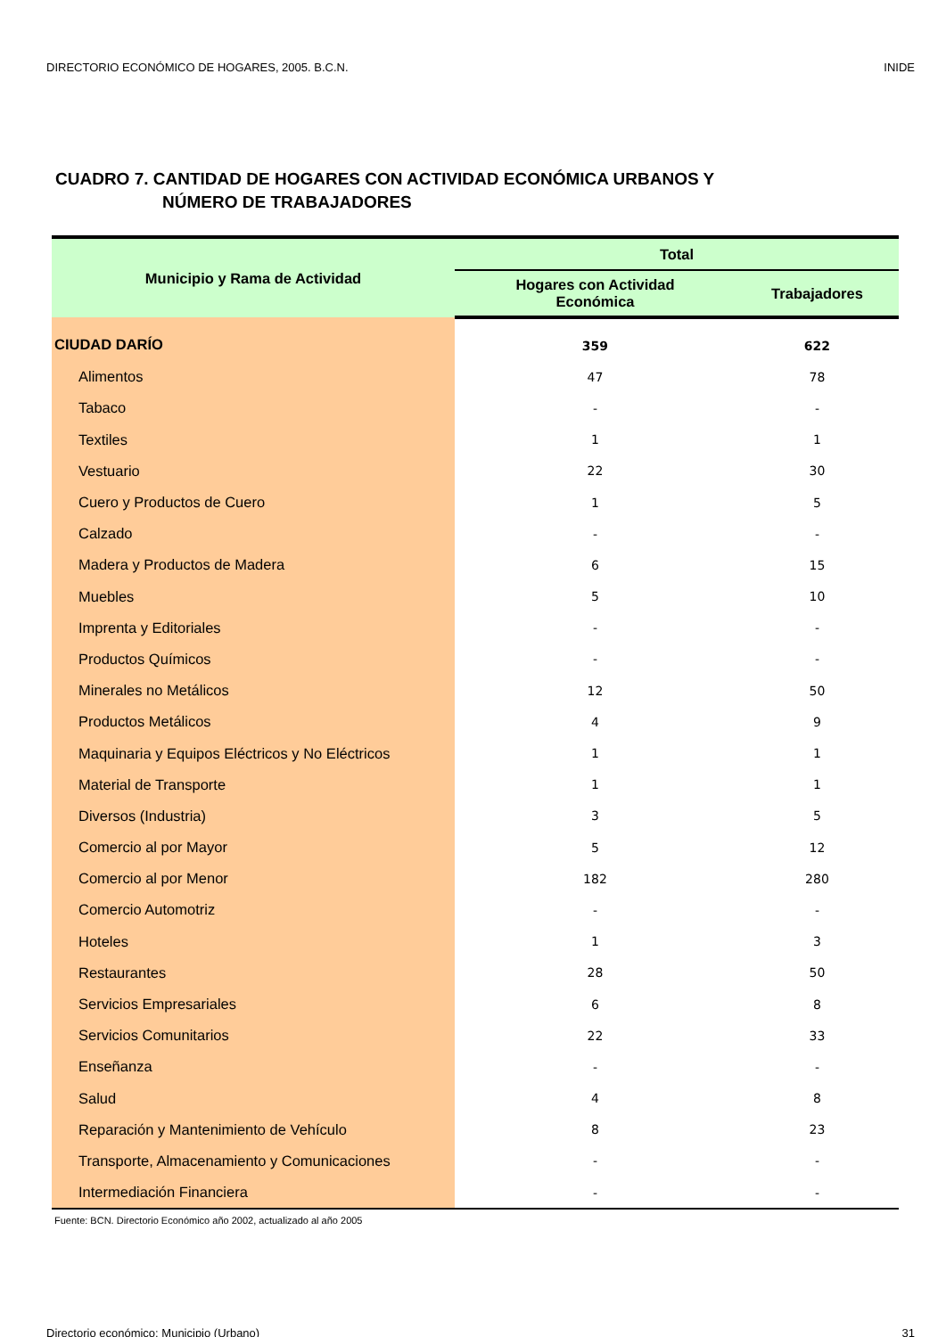DIRECTORIO ECONÓMICO DE HOGARES, 2005. B.C.N. INIDE
CUADRO 7. CANTIDAD DE HOGARES CON ACTIVIDAD ECONÓMICA URBANOS Y
NÚMERO DE TRABAJADORES
| Municipio y Rama de Actividad | Total | |
| --- | --- | --- |
| | Hogares con Actividad Económica | Trabajadores |
| CIUDAD DARÍO | 359 | 622 |
| Alimentos | 47 | 78 |
| Tabaco | - | - |
| Textiles | 1 | 1 |
| Vestuario | 22 | 30 |
| Cuero y Productos de Cuero | 1 | 5 |
| Calzado | - | - |
| Madera y Productos de Madera | 6 | 15 |
| Muebles | 5 | 10 |
| Imprenta y Editoriales | - | - |
| Productos Químicos | - | - |
| Minerales no Metálicos | 12 | 50 |
| Productos Metálicos | 4 | 9 |
| Maquinaria y Equipos Eléctricos y No Eléctricos | 1 | 1 |
| Material de Transporte | 1 | 1 |
| Diversos (Industria) | 3 | 5 |
| Comercio al por Mayor | 5 | 12 |
| Comercio al por Menor | 182 | 280 |
| Comercio Automotriz | - | - |
| Hoteles | 1 | 3 |
| Restaurantes | 28 | 50 |
| Servicios Empresariales | 6 | 8 |
| Servicios Comunitarios | 22 | 33 |
| Enseñanza | - | - |
| Salud | 4 | 8 |
| Reparación y Mantenimiento de Vehículo | 8 | 23 |
| Transporte, Almacenamiento y Comunicaciones | - | - |
| Intermediación Financiera | - | - |
Fuente: BCN. Directorio Económico año 2002, actualizado al año 2005
Directorio económico: Municipio (Urbano) 31